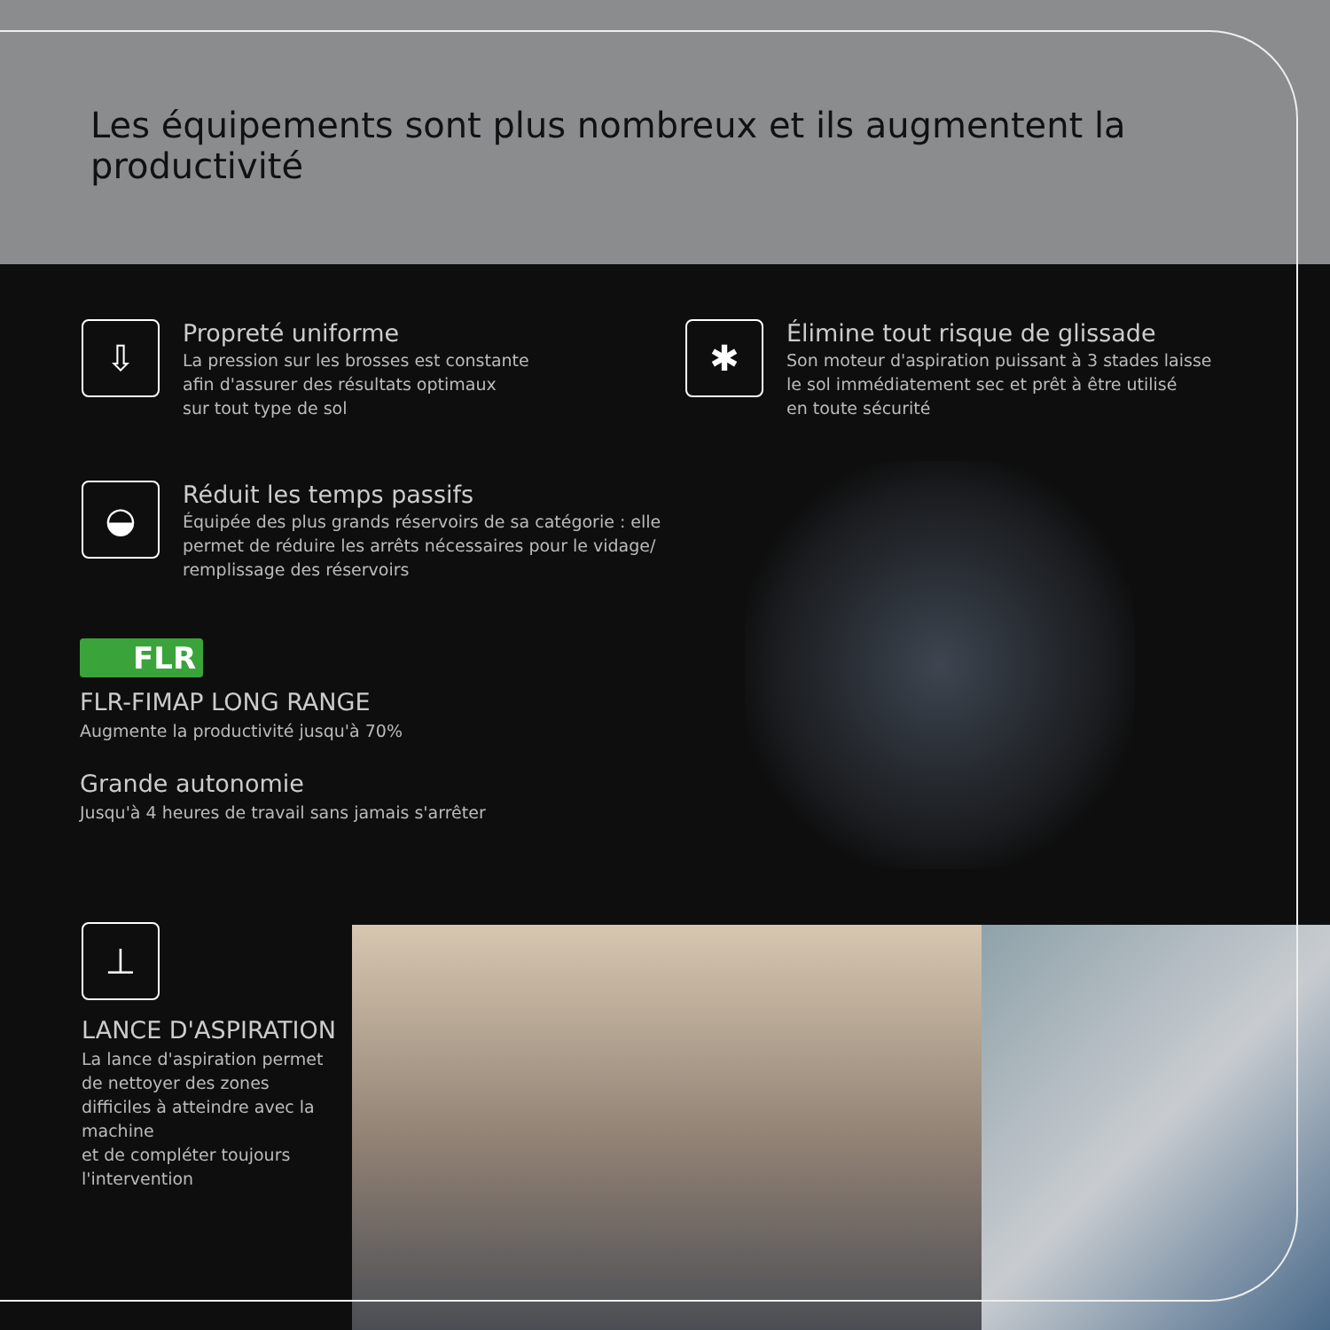Les équipements sont plus nombreux et ils augmentent la productivité
⇩
Propreté uniforme
La pression sur les brosses est constante
afin d'assurer des résultats optimaux
sur tout type de sol
✱
Élimine tout risque de glissade
Son moteur d'aspiration puissant à 3 stades laisse
le sol immédiatement sec et prêt à être utilisé
en toute sécurité
◒
Réduit les temps passifs
Équipée des plus grands réservoirs de sa catégorie : elle
permet de réduire les arrêts nécessaires pour le vidage/
remplissage des réservoirs
FLR
FLR-FIMAP LONG RANGE
Augmente la productivité jusqu'à 70%
Grande autonomie
Jusqu'à 4 heures de travail sans jamais s'arrêter
⊥
LANCE D'ASPIRATION
La lance d'aspiration permet
de nettoyer des zones
difficiles à atteindre avec la
machine
et de compléter toujours
l'intervention